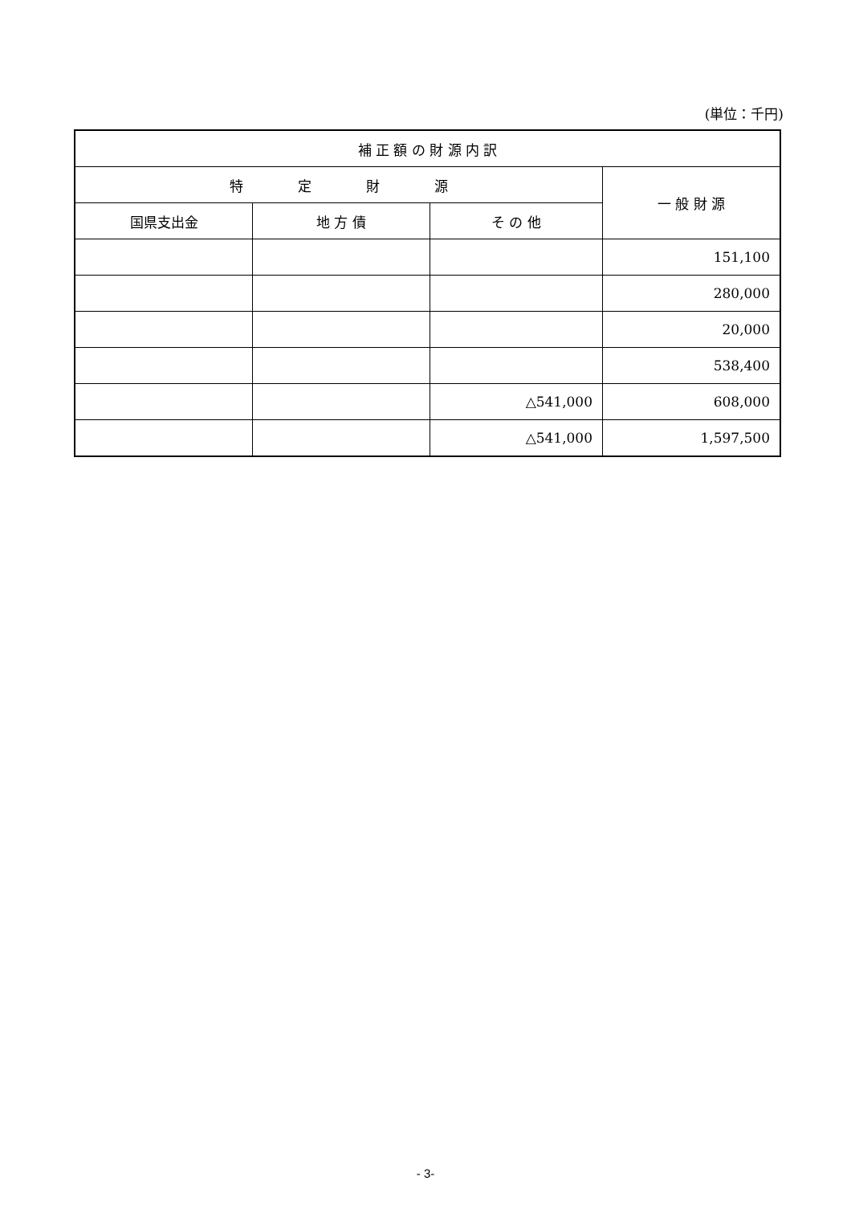(単位：千円)
| 補 正 額 の 財 源 内 訳 | | | |
| --- | --- | --- | --- |
| 特 定 財 源 | | | 一 般 財 源 |
| 国県支出金 | 地 方 債 | そ の 他 | |
| | | | 151,100 |
| | | | 280,000 |
| | | | 20,000 |
| | | | 538,400 |
| | | △541,000 | 608,000 |
| | | △541,000 | 1,597,500 |
- 3-